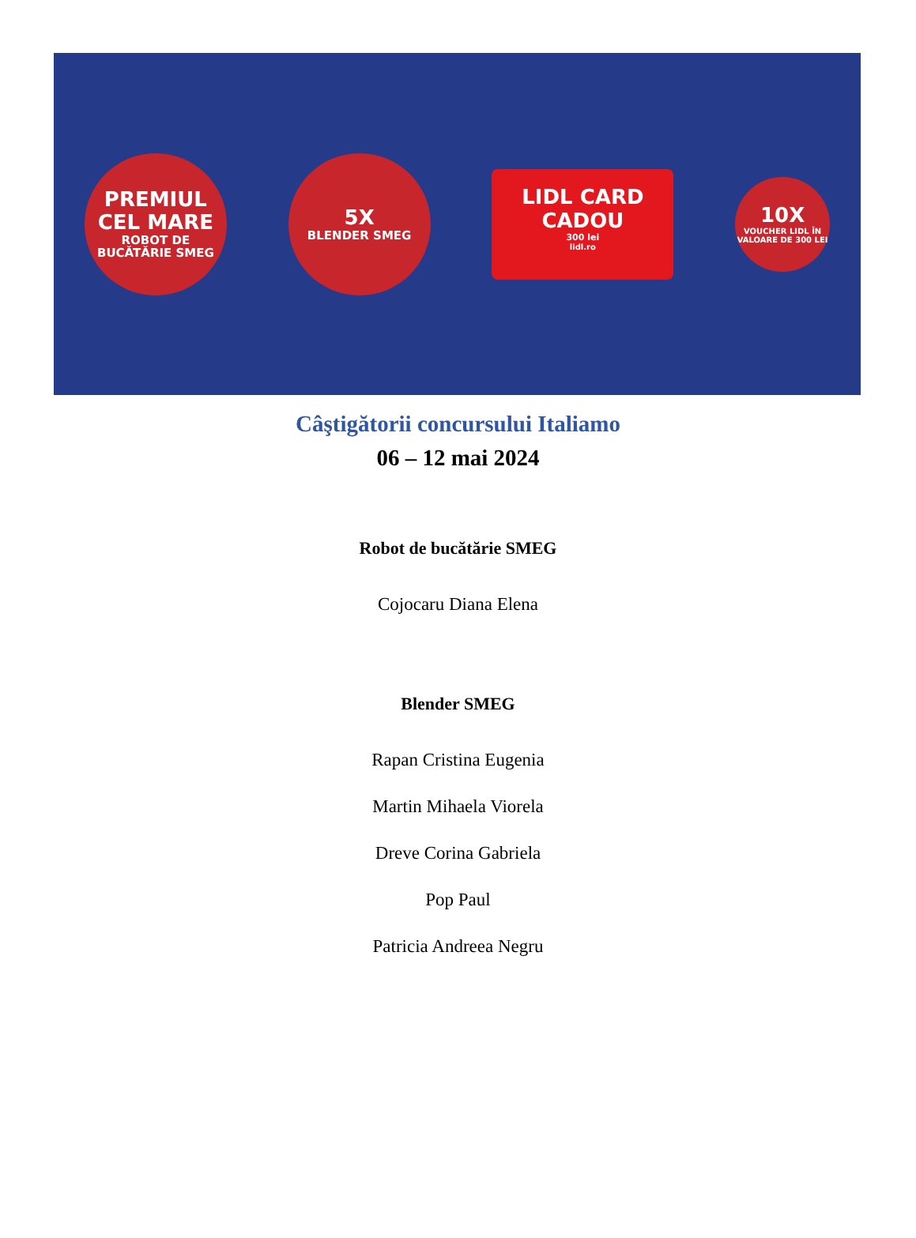PREMIUL CEL MARE
ROBOT DE BUCĂTĂRIE SMEG
5X
BLENDER SMEG
LIDL CARD CADOU
300 lei
lidl.ro
10X
VOUCHER LIDL ÎN VALOARE DE 300 LEI
Câştigătorii concursului Italiamo
06 – 12 mai 2024
Robot de bucătărie SMEG
Cojocaru Diana Elena
Blender SMEG
Rapan Cristina Eugenia
Martin Mihaela Viorela
Dreve Corina Gabriela
Pop Paul
Patricia Andreea Negru